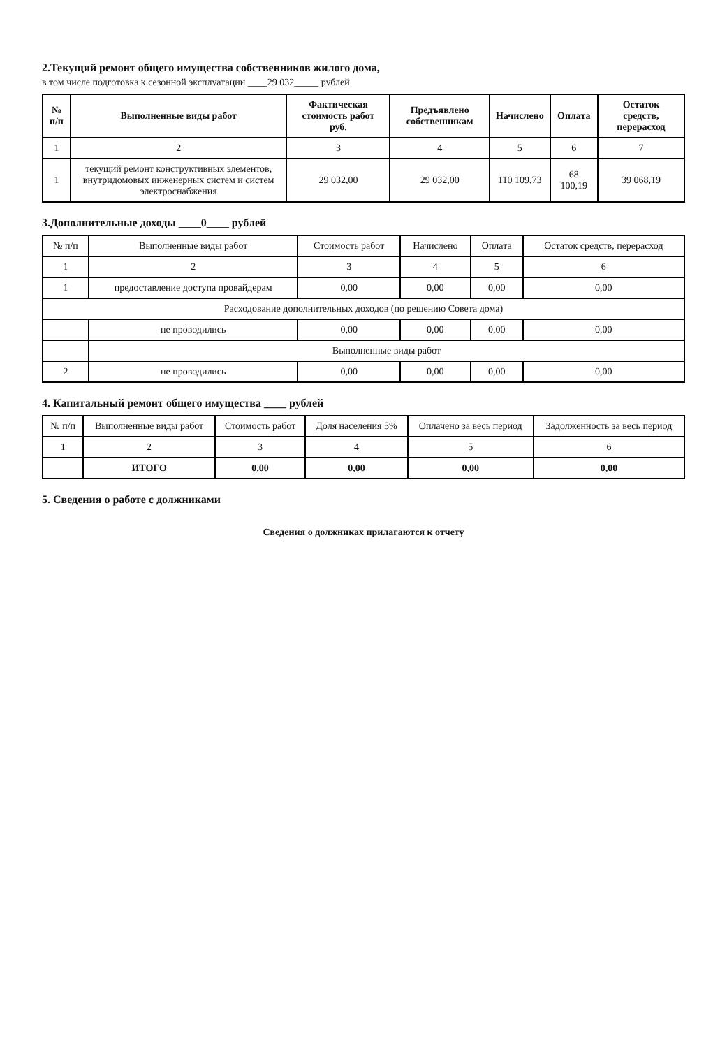2.Текущий ремонт общего имущества собственников жилого дома,
в том числе подготовка к сезонной эксплуатации ____29 032_____ рублей
| № п/п | Выполненные виды работ | Фактическая стоимость работ руб. | Предъявлено собственникам | Начислено | Оплата | Остаток средств, перерасход |
| --- | --- | --- | --- | --- | --- | --- |
| 1 | 2 | 3 | 4 | 5 | 6 | 7 |
| 1 | текущий ремонт конструктивных элементов, внутридомовых инженерных систем и систем электроснабжения | 29 032,00 | 29 032,00 | 110 109,73 | 68 100,19 | 39 068,19 |
3.Дополнительные доходы ____0____ рублей
| № п/п | Выполненные виды работ | Стоимость работ | Начислено | Оплата | Остаток средств, перерасход |
| --- | --- | --- | --- | --- | --- |
| 1 | 2 | 3 | 4 | 5 | 6 |
| 1 | предоставление доступа провайдерам | 0,00 | 0,00 | 0,00 | 0,00 |
| Расходование дополнительных доходов (по решению Совета дома) | | | | | |
| | не проводились | 0,00 | 0,00 | 0,00 | 0,00 |
| | Выполненные виды работ | | | | |
| 2 | не проводились | 0,00 | 0,00 | 0,00 | 0,00 |
4. Капитальный ремонт общего имущества ____ рублей
| № п/п | Выполненные виды работ | Стоимость работ | Доля населения 5% | Оплачено за весь период | Задолженность за весь период |
| --- | --- | --- | --- | --- | --- |
| 1 | 2 | 3 | 4 | 5 | 6 |
| | ИТОГО | 0,00 | 0,00 | 0,00 | 0,00 |
5. Сведения о работе с должниками
Сведения о должниках прилагаются к отчету